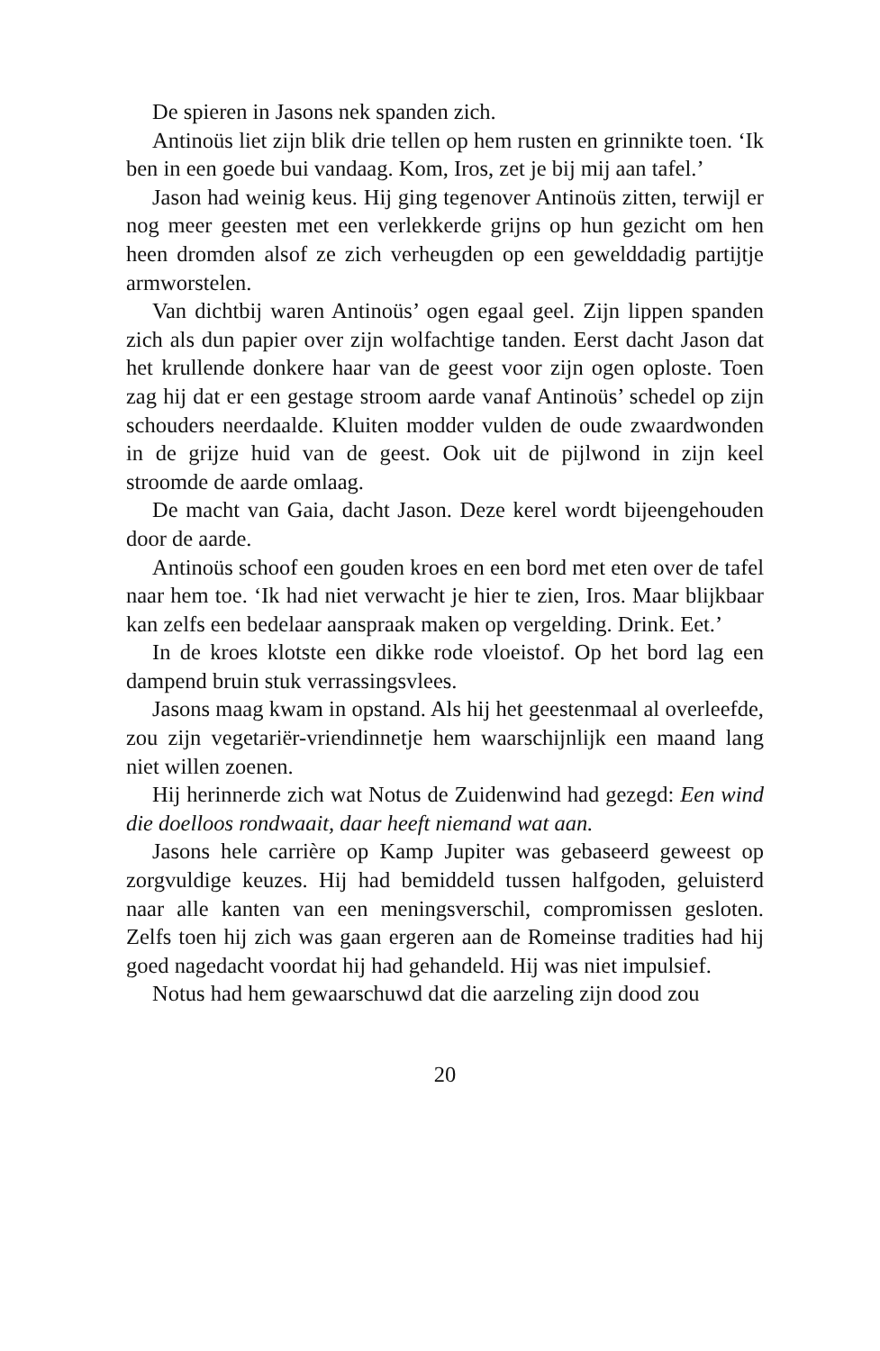De spieren in Jasons nek spanden zich.
Antinoüs liet zijn blik drie tellen op hem rusten en grinnikte toen. ‘Ik ben in een goede bui vandaag. Kom, Iros, zet je bij mij aan tafel.’
Jason had weinig keus. Hij ging tegenover Antinoüs zitten, terwijl er nog meer geesten met een verlekkerde grijns op hun gezicht om hen heen dromden alsof ze zich verheugden op een gewelddadig partijtje armworstelen.
Van dichtbij waren Antinoüs’ ogen egaal geel. Zijn lippen spanden zich als dun papier over zijn wolfachtige tanden. Eerst dacht Jason dat het krullende donkere haar van de geest voor zijn ogen oploste. Toen zag hij dat er een gestage stroom aarde vanaf Antinoüs’ schedel op zijn schouders neerdaalde. Kluiten modder vulden de oude zwaardwonden in de grijze huid van de geest. Ook uit de pijlwond in zijn keel stroomde de aarde omlaag.
De macht van Gaia, dacht Jason. Deze kerel wordt bijeengehouden door de aarde.
Antinoüs schoof een gouden kroes en een bord met eten over de tafel naar hem toe. ‘Ik had niet verwacht je hier te zien, Iros. Maar blijkbaar kan zelfs een bedelaar aanspraak maken op vergelding. Drink. Eet.’
In de kroes klotste een dikke rode vloeistof. Op het bord lag een dampend bruin stuk verrassingsvlees.
Jasons maag kwam in opstand. Als hij het geestenmaal al overleefde, zou zijn vegetariër-vriendinnetje hem waarschijnlijk een maand lang niet willen zoenen.
Hij herinnerde zich wat Notus de Zuidenwind had gezegd: Een wind die doelloos rondwaait, daar heeft niemand wat aan.
Jasons hele carrière op Kamp Jupiter was gebaseerd geweest op zorgvuldige keuzes. Hij had bemiddeld tussen halfgoden, geluisterd naar alle kanten van een meningsverschil, compromissen gesloten. Zelfs toen hij zich was gaan ergeren aan de Romeinse tradities had hij goed nagedacht voordat hij had gehandeld. Hij was niet impulsief.
Notus had hem gewaarschuwd dat die aarzeling zijn dood zou
20